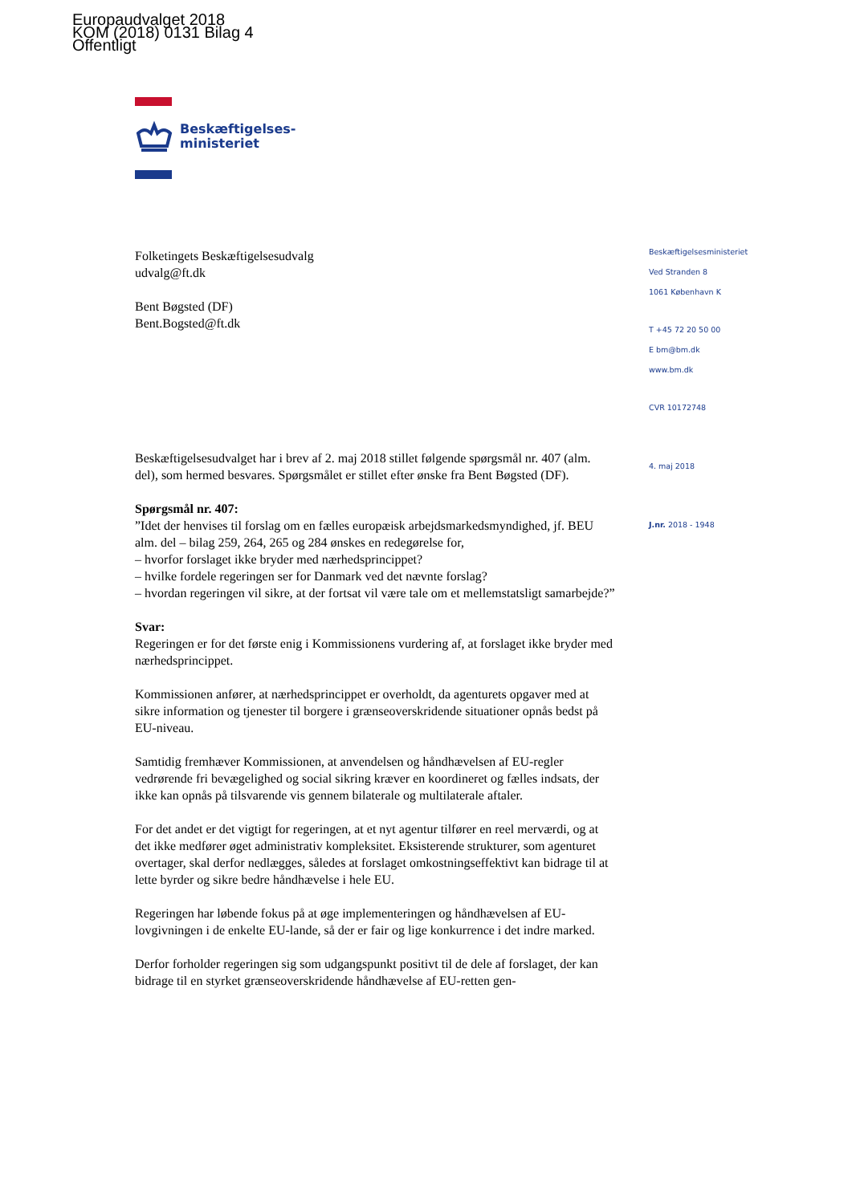Europaudvalget 2018
KOM (2018) 0131 Bilag 4
Offentligt
Beskæftigelses-
ministeriet
Beskæftigelsesministeriet
Ved Stranden 8
1061 København K
T +45 72 20 50 00
E bm@bm.dk
www.bm.dk
CVR 10172748
4. maj 2018
J.nr. 2018 - 1948
Folketingets Beskæftigelsesudvalg
udvalg@ft.dk
Bent Bøgsted (DF)
Bent.Bogsted@ft.dk
Beskæftigelsesudvalget har i brev af 2. maj 2018 stillet følgende spørgsmål nr. 407 (alm. del), som hermed besvares. Spørgsmålet er stillet efter ønske fra Bent Bøgsted (DF).
Spørgsmål nr. 407:
”Idet der henvises til forslag om en fælles europæisk arbejdsmarkedsmyndighed, jf. BEU alm. del – bilag 259, 264, 265 og 284 ønskes en redegørelse for,
– hvorfor forslaget ikke bryder med nærhedsprincippet?
– hvilke fordele regeringen ser for Danmark ved det nævnte forslag?
– hvordan regeringen vil sikre, at der fortsat vil være tale om et mellemstatsligt samarbejde?”
Svar:
Regeringen er for det første enig i Kommissionens vurdering af, at forslaget ikke bryder med nærhedsprincippet.
Kommissionen anfører, at nærhedsprincippet er overholdt, da agenturets opgaver med at sikre information og tjenester til borgere i grænseoverskridende situationer opnås bedst på EU-niveau.
Samtidig fremhæver Kommissionen, at anvendelsen og håndhævelsen af EU-regler vedrørende fri bevægelighed og social sikring kræver en koordineret og fælles indsats, der ikke kan opnås på tilsvarende vis gennem bilaterale og multilaterale aftaler.
For det andet er det vigtigt for regeringen, at et nyt agentur tilfører en reel merværdi, og at det ikke medfører øget administrativ kompleksitet. Eksisterende strukturer, som agenturet overtager, skal derfor nedlægges, således at forslaget omkostningseffektivt kan bidrage til at lette byrder og sikre bedre håndhævelse i hele EU.
Regeringen har løbende fokus på at øge implementeringen og håndhævelsen af EU-lovgivningen i de enkelte EU-lande, så der er fair og lige konkurrence i det indre marked.
Derfor forholder regeringen sig som udgangspunkt positivt til de dele af forslaget, der kan bidrage til en styrket grænseoverskridende håndhævelse af EU-retten gen-